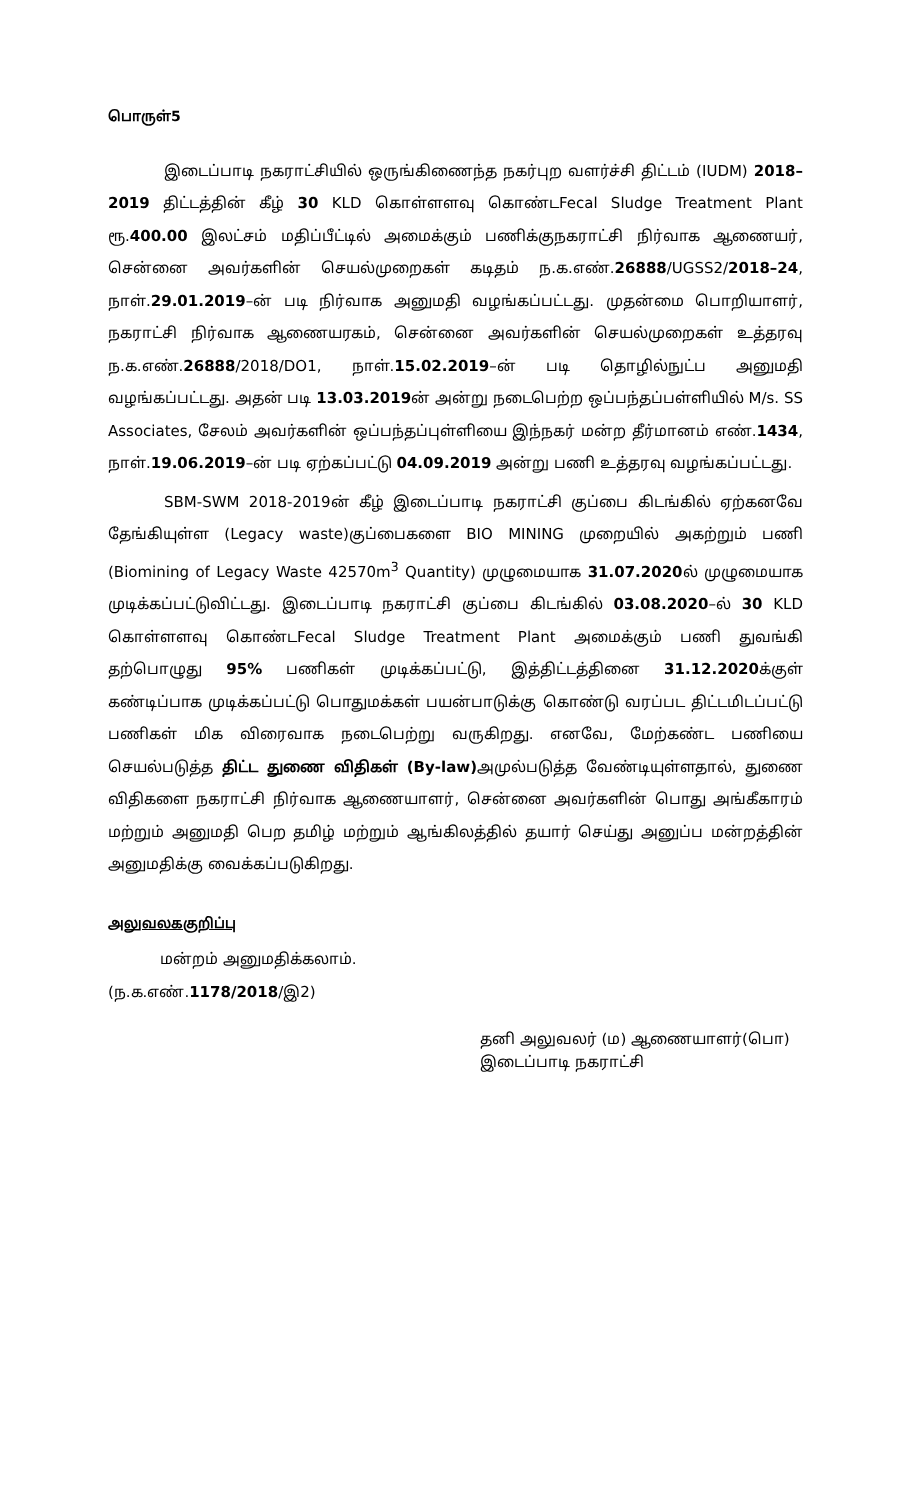பொருள்5
இடைப்பாடி நகராட்சியில் ஒருங்கிணைந்த நகர்புற வளர்ச்சி திட்டம் (IUDM) 2018–2019 திட்டத்தின் கீழ் 30 KLD கொள்ளளவு கொண்டFecal Sludge Treatment Plant ரூ.400.00 இலட்சம் மதிப்பீட்டில் அமைக்கும் பணிக்குநகராட்சி நிர்வாக ஆணையர், சென்னை அவர்களின் செயல்முறைகள் கடிதம் ந.க.எண்.26888/UGSS2/2018–24, நாள்.29.01.2019–ன் படி நிர்வாக அனுமதி வழங்கப்பட்டது. முதன்மை பொறியாளர், நகராட்சி நிர்வாக ஆணையரகம், சென்னை அவர்களின் செயல்முறைகள் உத்தரவு ந.க.எண்.26888/2018/DO1, நாள்.15.02.2019–ன் படி தொழில்நுட்ப அனுமதி வழங்கப்பட்டது. அதன் படி 13.03.2019ன் அன்று நடைபெற்ற ஒப்பந்தப்பள்ளியில் M/s. SS Associates, சேலம் அவர்களின் ஒப்பந்தப்புள்ளியை இந்நகர் மன்ற தீர்மானம் எண்.1434, நாள்.19.06.2019–ன் படி ஏற்கப்பட்டு 04.09.2019 அன்று பணி உத்தரவு வழங்கப்பட்டது.
SBM-SWM 2018-2019ன் கீழ் இடைப்பாடி நகராட்சி குப்பை கிடங்கில் ஏற்கனவே தேங்கியுள்ள (Legacy waste)குப்பைகளை BIO MINING முறையில் அகற்றும் பணி (Biomining of Legacy Waste 42570m<sup>3</sup> Quantity) முழுமையாக 31.07.2020ல் முழுமையாக முடிக்கப்பட்டுவிட்டது. இடைப்பாடி நகராட்சி குப்பை கிடங்கில் 03.08.2020–ல் 30 KLD கொள்ளளவு கொண்டFecal Sludge Treatment Plant அமைக்கும் பணி துவங்கி தற்பொழுது 95% பணிகள் முடிக்கப்பட்டு, இத்திட்டத்தினை 31.12.2020க்குள் கண்டிப்பாக முடிக்கப்பட்டு பொதுமக்கள் பயன்பாடுக்கு கொண்டு வரப்பட திட்டமிடப்பட்டு பணிகள் மிக விரைவாக நடைபெற்று வருகிறது. எனவே, மேற்கண்ட பணியை செயல்படுத்த திட்ட துணை விதிகள் (By-law) அமுல்படுத்த வேண்டியுள்ளதால், துணை விதிகளை நகராட்சி நிர்வாக ஆணையாளர், சென்னை அவர்களின் பொது அங்கீகாரம் மற்றும் அனுமதி பெற தமிழ் மற்றும் ஆங்கிலத்தில் தயார் செய்து அனுப்ப மன்றத்தின் அனுமதிக்கு வைக்கப்படுகிறது.
அலுவலககுறிப்பு
மன்றம் அனுமதிக்கலாம்.
(ந.க.எண்.1178/2018/இ2)
தனி அலுவலர் (ம) ஆணையாளர்(பொ)
இடைப்பாடி நகராட்சி